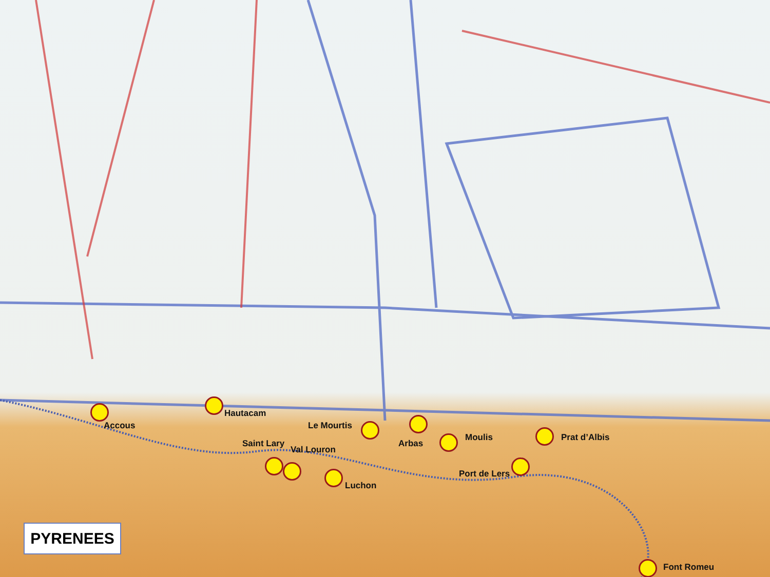Accous
Hautacam
Le Mourtis
Arbas
Moulis Prat d’Albis
Saint Lary
Val Louron
Luchon
Port de Lers
Font Romeu
PYRENEES